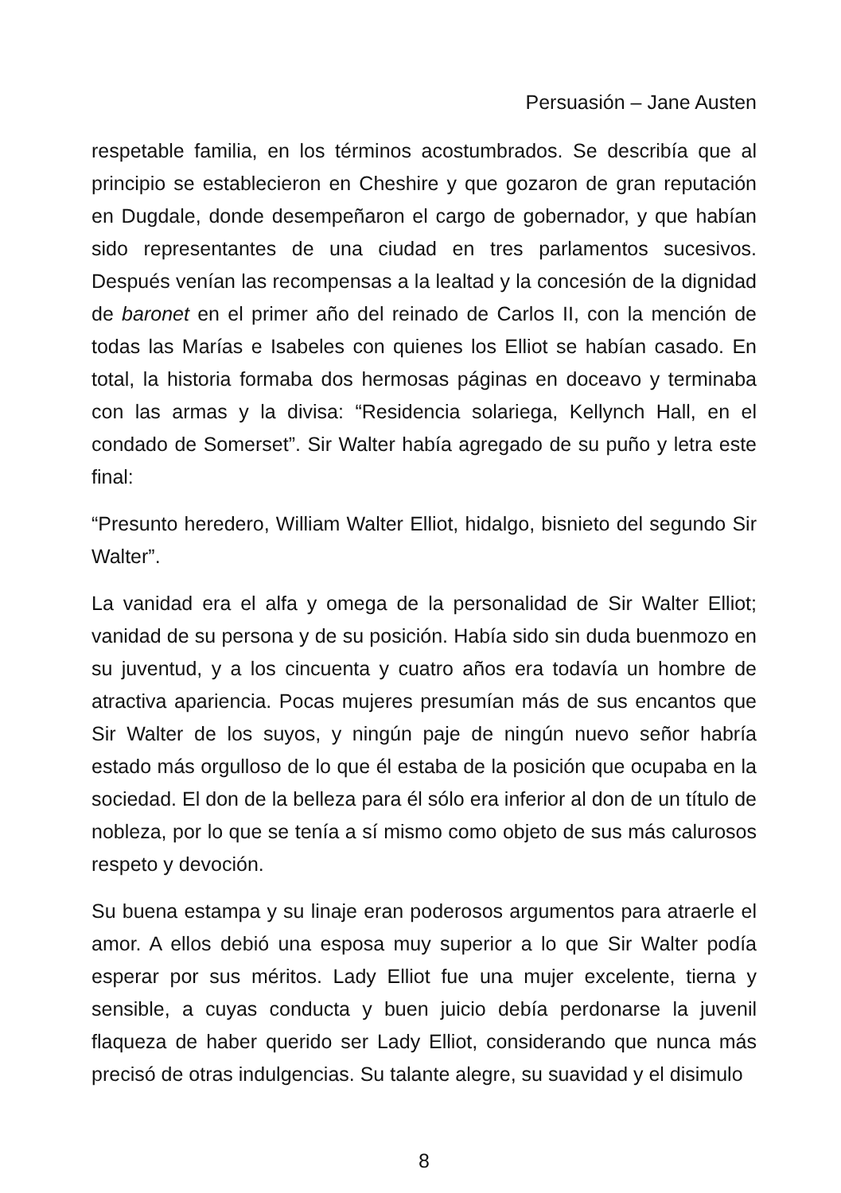Persuasión – Jane Austen
respetable familia, en los términos acostumbrados. Se describía que al principio se establecieron en Cheshire y que gozaron de gran reputación en Dugdale, donde desempeñaron el cargo de gobernador, y que habían sido representantes de una ciudad en tres parlamentos sucesivos. Después venían las recompensas a la lealtad y la concesión de la dignidad de baronet en el primer año del reinado de Carlos II, con la mención de todas las Marías e Isabeles con quienes los Elliot se habían casado. En total, la historia formaba dos hermosas páginas en doceavo y terminaba con las armas y la divisa: “Residencia solariega, Kellynch Hall, en el condado de Somerset”. Sir Walter había agregado de su puño y letra este final:
“Presunto heredero, William Walter Elliot, hidalgo, bisnieto del segundo Sir Walter”.
La vanidad era el alfa y omega de la personalidad de Sir Walter Elliot; vanidad de su persona y de su posición. Había sido sin duda buenmozo en su juventud, y a los cincuenta y cuatro años era todavía un hombre de atractiva apariencia. Pocas mujeres presumían más de sus encantos que Sir Walter de los suyos, y ningún paje de ningún nuevo señor habría estado más orgulloso de lo que él estaba de la posición que ocupaba en la sociedad. El don de la belleza para él sólo era inferior al don de un título de nobleza, por lo que se tenía a sí mismo como objeto de sus más calurosos respeto y devoción.
Su buena estampa y su linaje eran poderosos argumentos para atraerle el amor. A ellos debió una esposa muy superior a lo que Sir Walter podía esperar por sus méritos. Lady Elliot fue una mujer excelente, tierna y sensible, a cuyas conducta y buen juicio debía perdonarse la juvenil flaqueza de haber querido ser Lady Elliot, considerando que nunca más precisó de otras indulgencias. Su talante alegre, su suavidad y el disimulo
8